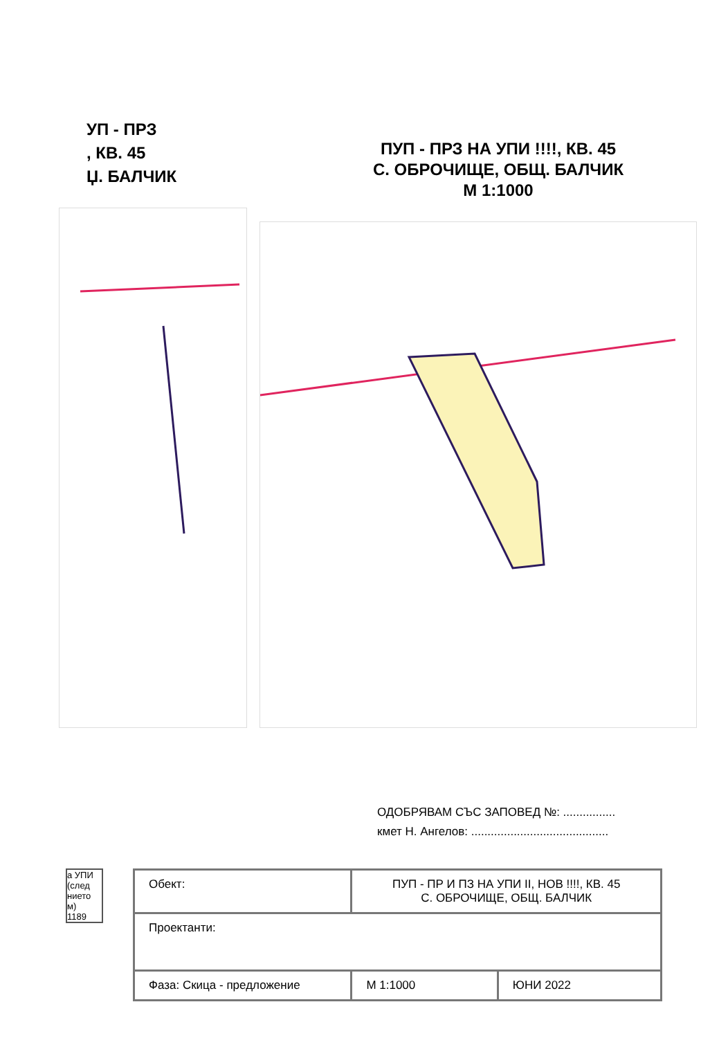УП - ПРЗ
, КВ. 45
Џ. БАЛЧИК
ПУП - ПРЗ НА УПИ !!!!, КВ. 45
С. ОБРОЧИЩЕ, ОБЩ. БАЛЧИК
М 1:1000
ОДОБРЯВАМ СЪС ЗАПОВЕД №: ................
кмет Н. Ангелов: ..........................................
а УПИ
(след
нието
м)
1189
| Обект: | ПУП - ПР И ПЗ НА УПИ II, НОВ !!!!, КВ. 45 С. ОБРОЧИЩЕ, ОБЩ. БАЛЧИК | |
| Проектанти: | | |
| Фаза: Скица - предложение | М 1:1000 | ЮНИ 2022 |